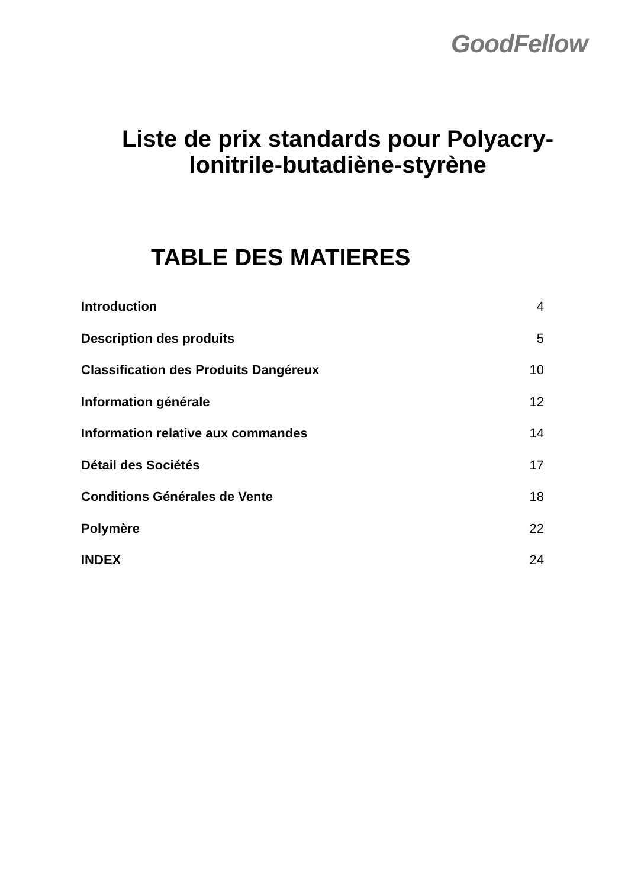GoodFellow
Liste de prix standards pour Polyacry-
lonitrile-butadiène-styrène
TABLE DES MATIERES
Introduction 4
Description des produits 5
Classification des Produits Dangéreux 10
Information générale 12
Information relative aux commandes 14
Détail des Sociétés 17
Conditions Générales de Vente 18
Polymère 22
INDEX 24